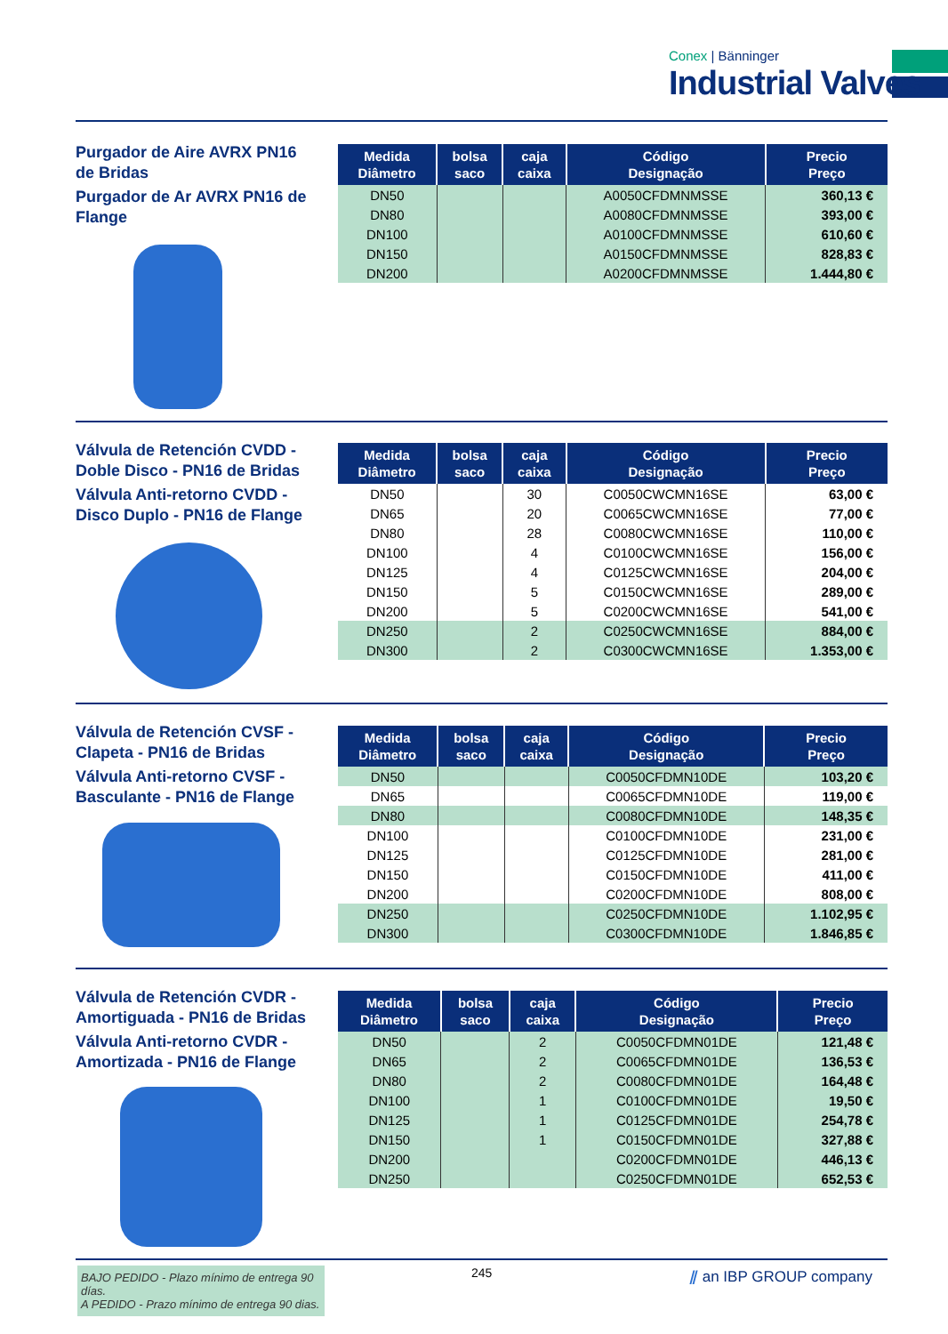Conex | Bänninger
Industrial Valves
Purgador de Aire AVRX PN16 de Bridas
Purgador de Ar AVRX PN16 de Flange
| Medida Diâmetro | bolsa saco | caja caixa | Código Designação | Precio Preço |
| --- | --- | --- | --- | --- |
| DN50 | | | A0050CFDMNMSSE | 360,13 € |
| DN80 | | | A0080CFDMNMSSE | 393,00 € |
| DN100 | | | A0100CFDMNMSSE | 610,60 € |
| DN150 | | | A0150CFDMNMSSE | 828,83 € |
| DN200 | | | A0200CFDMNMSSE | 1.444,80 € |
Válvula de Retención CVDD - Doble Disco - PN16 de Bridas
Válvula Anti-retorno CVDD - Disco Duplo - PN16 de Flange
| Medida Diâmetro | bolsa saco | caja caixa | Código Designação | Precio Preço |
| --- | --- | --- | --- | --- |
| DN50 | | 30 | C0050CWCMN16SE | 63,00 € |
| DN65 | | 20 | C0065CWCMN16SE | 77,00 € |
| DN80 | | 28 | C0080CWCMN16SE | 110,00 € |
| DN100 | | 4 | C0100CWCMN16SE | 156,00 € |
| DN125 | | 4 | C0125CWCMN16SE | 204,00 € |
| DN150 | | 5 | C0150CWCMN16SE | 289,00 € |
| DN200 | | 5 | C0200CWCMN16SE | 541,00 € |
| DN250 | | 2 | C0250CWCMN16SE | 884,00 € |
| DN300 | | 2 | C0300CWCMN16SE | 1.353,00 € |
Válvula de Retención CVSF - Clapeta - PN16 de Bridas
Válvula Anti-retorno CVSF - Basculante - PN16 de Flange
| Medida Diâmetro | bolsa saco | caja caixa | Código Designação | Precio Preço |
| --- | --- | --- | --- | --- |
| DN50 | | | C0050CFDMN10DE | 103,20 € |
| DN65 | | | C0065CFDMN10DE | 119,00 € |
| DN80 | | | C0080CFDMN10DE | 148,35 € |
| DN100 | | | C0100CFDMN10DE | 231,00 € |
| DN125 | | | C0125CFDMN10DE | 281,00 € |
| DN150 | | | C0150CFDMN10DE | 411,00 € |
| DN200 | | | C0200CFDMN10DE | 808,00 € |
| DN250 | | | C0250CFDMN10DE | 1.102,95 € |
| DN300 | | | C0300CFDMN10DE | 1.846,85 € |
Válvula de Retención CVDR - Amortiguada - PN16 de Bridas
Válvula Anti-retorno CVDR - Amortizada - PN16 de Flange
| Medida Diâmetro | bolsa saco | caja caixa | Código Designação | Precio Preço |
| --- | --- | --- | --- | --- |
| DN50 | | 2 | C0050CFDMN01DE | 121,48 € |
| DN65 | | 2 | C0065CFDMN01DE | 136,53 € |
| DN80 | | 2 | C0080CFDMN01DE | 164,48 € |
| DN100 | | 1 | C0100CFDMN01DE | 19,50 € |
| DN125 | | 1 | C0125CFDMN01DE | 254,78 € |
| DN150 | | 1 | C0150CFDMN01DE | 327,88 € |
| DN200 | | | C0200CFDMN01DE | 446,13 € |
| DN250 | | | C0250CFDMN01DE | 652,53 € |
BAJO PEDIDO - Plazo mínimo de entrega 90 días.
A PEDIDO - Prazo mínimo de entrega 90 dias.
245 ⫽ an IBP GROUP company